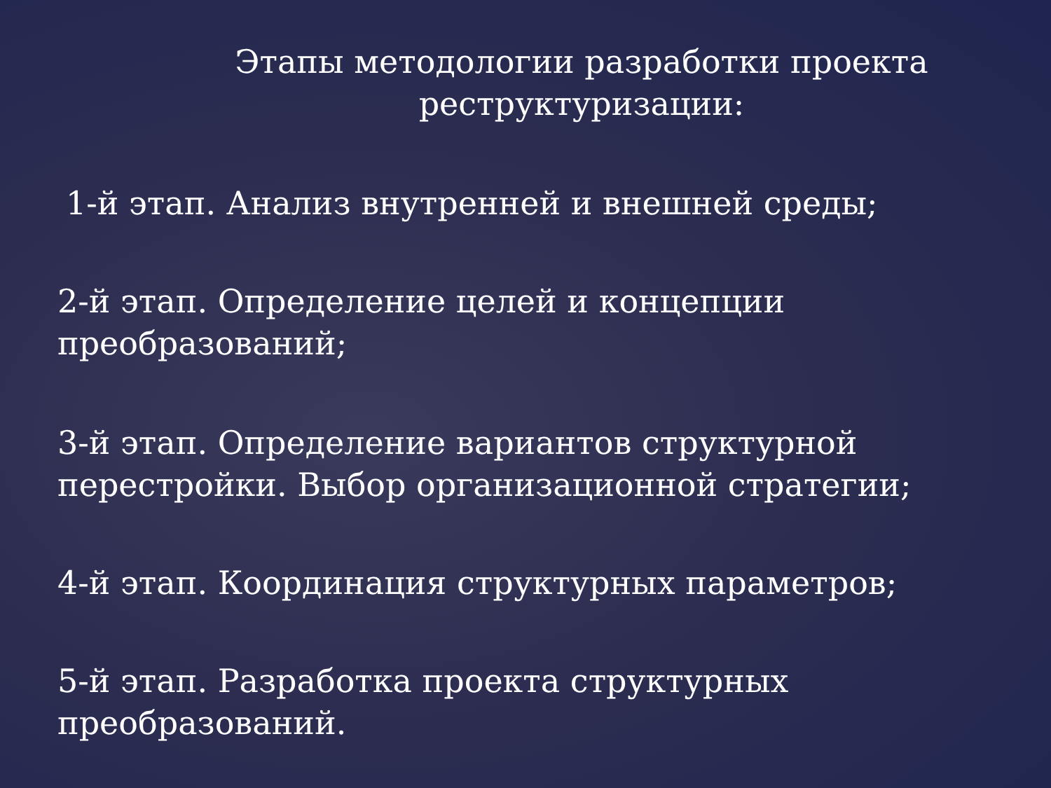Этапы методологии разработки проекта
реструктуризации:
1-й этап. Анализ внутренней и внешней среды;
2-й этап. Определение целей и концепции преобразований;
3-й этап. Определение вариантов структурной перестройки. Выбор организационной стратегии;
4-й этап. Координация структурных параметров;
5-й этап. Разработка проекта структурных преобразований.